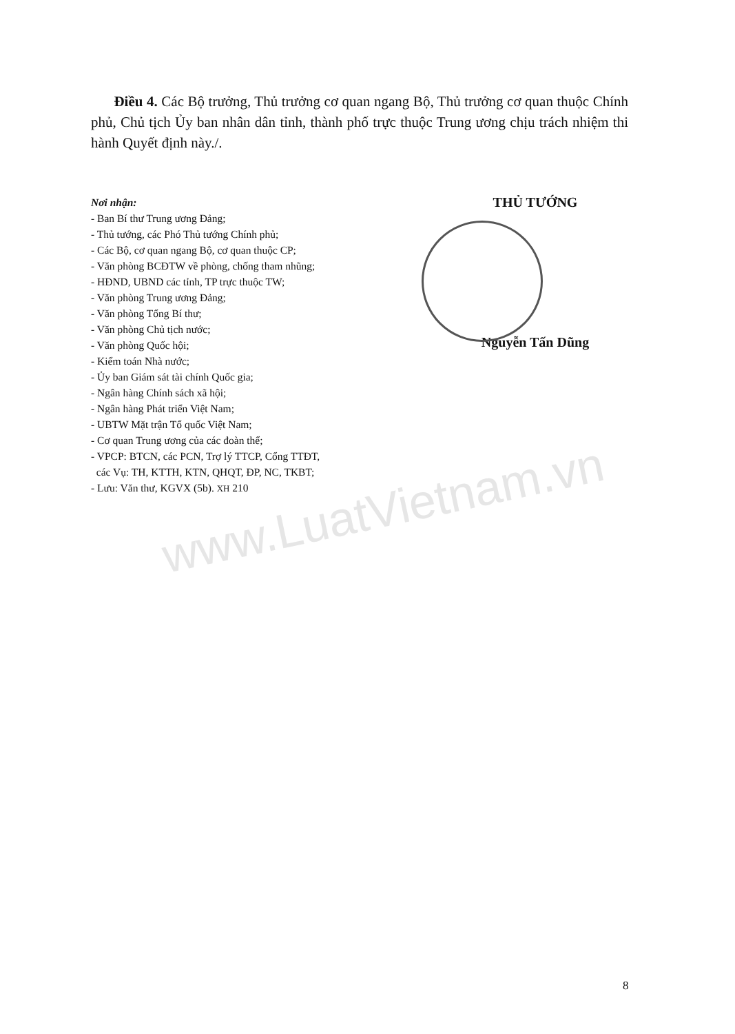www.LuatVietnam.vn
Điều 4. Các Bộ trưởng, Thủ trưởng cơ quan ngang Bộ, Thủ trưởng cơ quan thuộc Chính phủ, Chủ tịch Ủy ban nhân dân tỉnh, thành phố trực thuộc Trung ương chịu trách nhiệm thi hành Quyết định này./.
Nơi nhận:
- Ban Bí thư Trung ương Đảng;
- Thủ tướng, các Phó Thủ tướng Chính phủ;
- Các Bộ, cơ quan ngang Bộ, cơ quan thuộc CP;
- Văn phòng BCĐTW về phòng, chống tham nhũng;
- HĐND, UBND các tỉnh, TP trực thuộc TW;
- Văn phòng Trung ương Đảng;
- Văn phòng Tổng Bí thư;
- Văn phòng Chủ tịch nước;
- Văn phòng Quốc hội;
- Kiểm toán Nhà nước;
- Ủy ban Giám sát tài chính Quốc gia;
- Ngân hàng Chính sách xã hội;
- Ngân hàng Phát triển Việt Nam;
- UBTW Mặt trận Tổ quốc Việt Nam;
- Cơ quan Trung ương của các đoàn thể;
- VPCP: BTCN, các PCN, Trợ lý TTCP, Cổng TTĐT,
các Vụ: TH, KTTH, KTN, QHQT, ĐP, NC, TKBT;
- Lưu: Văn thư, KGVX (5b). XH 210
THỦ TƯỚNG
Nguyễn Tấn Dũng
8